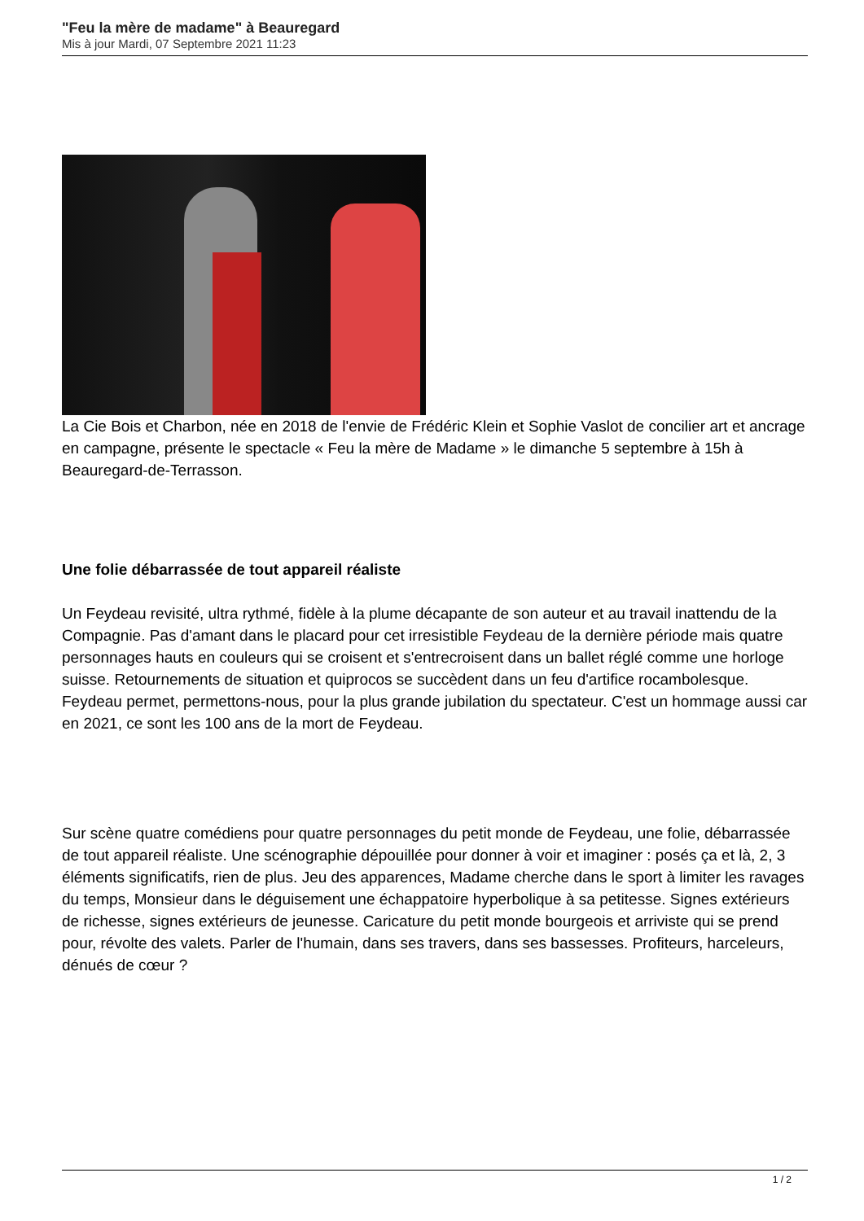"Feu la mère de madame" à Beauregard
Mis à jour Mardi, 07 Septembre 2021 11:23
La Cie Bois et Charbon, née en 2018 de l'envie de Frédéric Klein et Sophie Vaslot de concilier art et ancrage en campagne, présente le spectacle « Feu la mère de Madame » le dimanche 5 septembre à 15h à Beauregard-de-Terrasson.
Une folie débarrassée de tout appareil réaliste
Un Feydeau revisité, ultra rythmé, fidèle à la plume décapante de son auteur et au travail inattendu de la Compagnie. Pas d'amant dans le placard pour cet irresistible Feydeau de la dernière période mais quatre personnages hauts en couleurs qui se croisent et s'entrecroisent dans un ballet réglé comme une horloge suisse. Retournements de situation et quiprocos se succèdent dans un feu d'artifice rocambolesque. Feydeau permet, permettons-nous, pour la plus grande jubilation du spectateur. C'est un hommage aussi car en 2021, ce sont les 100 ans de la mort de Feydeau.
Sur scène quatre comédiens pour quatre personnages du petit monde de Feydeau, une folie, débarrassée de tout appareil réaliste. Une scénographie dépouillée pour donner à voir et imaginer : posés ça et là, 2, 3 éléments significatifs, rien de plus. Jeu des apparences, Madame cherche dans le sport à limiter les ravages du temps, Monsieur dans le déguisement une échappatoire hyperbolique à sa petitesse. Signes extérieurs de richesse, signes extérieurs de jeunesse. Caricature du petit monde bourgeois et arriviste qui se prend pour, révolte des valets. Parler de l'humain, dans ses travers, dans ses bassesses. Profiteurs, harceleurs, dénués de cœur ?
1 / 2